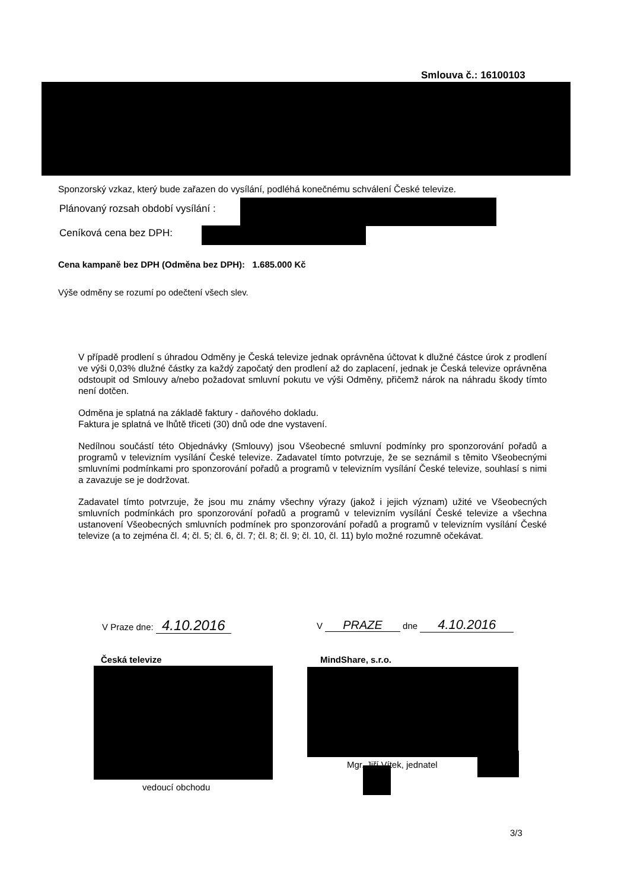Smlouva č.: 16100103
Sponzorský vzkaz, který bude zařazen do vysílání, podléhá konečnému schválení České televize.
Plánovaný rozsah období vysílání :
Ceníková cena bez DPH:
Cena kampaně bez DPH (Odměna bez DPH): 1.685.000 Kč
Výše odměny se rozumí po odečtení všech slev.
V případě prodlení s úhradou Odměny je Česká televize jednak oprávněna účtovat k dlužné částce úrok z prodlení ve výši 0,03% dlužné částky za každý započatý den prodlení až do zaplacení, jednak je Česká televize oprávněna odstoupit od Smlouvy a/nebo požadovat smluvní pokutu ve výši Odměny, přičemž nárok na náhradu škody tímto není dotčen.
Odměna je splatná na základě faktury - daňového dokladu.
Faktura je splatná ve lhůtě třiceti (30) dnů ode dne vystavení.
Nedílnou součástí této Objednávky (Smlouvy) jsou Všeobecné smluvní podmínky pro sponzorování pořadů a programů v televizním vysílání České televize. Zadavatel tímto potvrzuje, že se seznámil s těmito Všeobecnými smluvními podmínkami pro sponzorování pořadů a programů v televizním vysílání České televize, souhlasí s nimi a zavazuje se je dodržovat.
Zadavatel tímto potvrzuje, že jsou mu známy všechny výrazy (jakož i jejich význam) užité ve Všeobecných smluvních podmínkách pro sponzorování pořadů a programů v televizním vysílání České televize a všechna ustanovení Všeobecných smluvních podmínek pro sponzorování pořadů a programů v televizním vysílání České televize (a to zejména čl. 4; čl. 5; čl. 6, čl. 7; čl. 8; čl. 9; čl. 10, čl. 11) bylo možné rozumně očekávat.
V Praze dne: 4.10.2016 V PRAZE dne 4.10.2016
Česká televize MindShare, s.r.o.
Mgr. Jiří Vítek, jednatel
vedoucí obchodu
3/3